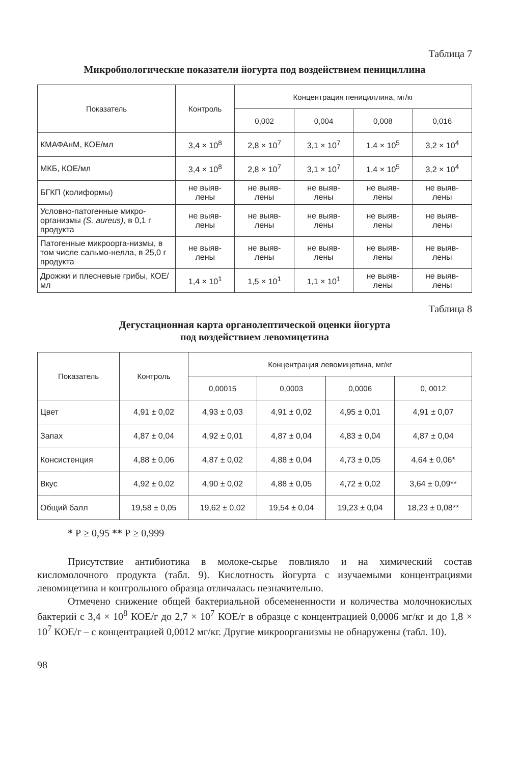Таблица 7
Микробиологические показатели йогурта под воздействием пенициллина
| Показатель | Контроль | Концентрация пенициллина, мг/кг | | | |
| --- | --- | --- | --- | --- | --- |
| | | 0,002 | 0,004 | 0,008 | 0,016 |
| КМАФАнМ, КОЕ/мл | 3,4 × 10<sup>8</sup> | 2,8 × 10<sup>7</sup> | 3,1 × 10<sup>7</sup> | 1,4 × 10<sup>5</sup> | 3,2 × 10<sup>4</sup> |
| МКБ, КОЕ/мл | 3,4 × 10<sup>8</sup> | 2,8 × 10<sup>7</sup> | 3,1 × 10<sup>7</sup> | 1,4 × 10<sup>5</sup> | 3,2 × 10<sup>4</sup> |
| БГКП (колиформы) | не выяв- лены | не выяв- лены | не выяв- лены | не выяв- лены | не выяв- лены |
| Условно-патогенные микро-организмы (S. aureus) , в 0,1 г продукта | не выяв- лены | не выяв- лены | не выяв- лены | не выяв- лены | не выяв- лены |
| Патогенные микроорга-низмы, в том числе сальмо-нелла, в 25,0 г продукта | не выяв- лены | не выяв- лены | не выяв- лены | не выяв- лены | не выяв- лены |
| Дрожжи и плесневые грибы, КОЕ/мл | 1,4 × 10<sup>1</sup> | 1,5 × 10<sup>1</sup> | 1,1 × 10<sup>1</sup> | не выяв- лены | не выяв- лены |
Таблица 8
Дегустационная карта органолептической оценки йогурта
под воздействием левомицетина
| Показатель | Контроль | Концентрация левомицетина, мг/кг | | | |
| --- | --- | --- | --- | --- | --- |
| | | 0,00015 | 0,0003 | 0,0006 | 0, 0012 |
| Цвет | 4,91 ± 0,02 | 4,93 ± 0,03 | 4,91 ± 0,02 | 4,95 ± 0,01 | 4,91 ± 0,07 |
| Запах | 4,87 ± 0,04 | 4,92 ± 0,01 | 4,87 ± 0,04 | 4,83 ± 0,04 | 4,87 ± 0,04 |
| Консистенция | 4,88 ± 0,06 | 4,87 ± 0,02 | 4,88 ± 0,04 | 4,73 ± 0,05 | 4,64 ± 0,06* |
| Вкус | 4,92 ± 0,02 | 4,90 ± 0,02 | 4,88 ± 0,05 | 4,72 ± 0,02 | 3,64 ± 0,09** |
| Общий балл | 19,58 ± 0,05 | 19,62 ± 0,02 | 19,54 ± 0,04 | 19,23 ± 0,04 | 18,23 ± 0,08** |
* Р ≥ 0,95 ** Р ≥ 0,999
Присутствие антибиотика в молоке-сырье повлияло и на химический состав кисломолочного продукта (табл. 9). Кислотность йогурта с изучаемыми концентрациями левомицетина и контрольного образца отличалась незначительно.
Отмечено снижение общей бактериальной обсемененности и количества молочнокислых бактерий с 3,4 × 10<sup>8</sup> КОЕ/г до 2,7 × 10<sup>7</sup> КОЕ/г в образце с концентрацией 0,0006 мг/кг и до 1,8 × 10<sup>7</sup> КОЕ/г – с концентрацией 0,0012 мг/кг. Другие микроорганизмы не обнаружены (табл. 10).
98